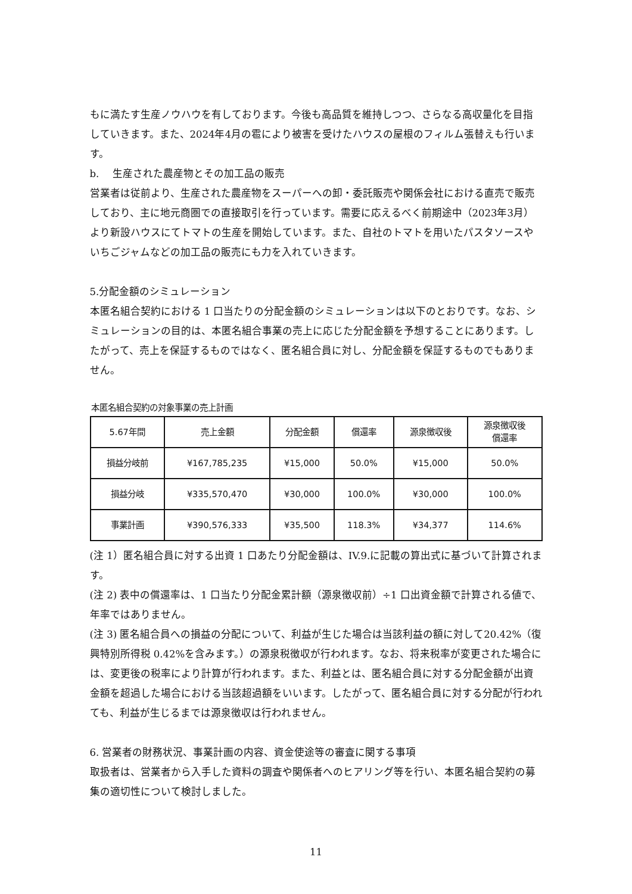もに満たす生産ノウハウを有しております。今後も高品質を維持しつつ、さらなる高収量化を目指していきます。また、2024年4月の雹により被害を受けたハウスの屋根のフィルム張替えも行います。
b.　 生産された農産物とその加工品の販売
営業者は従前より、生産された農産物をスーパーへの卸・委託販売や関係会社における直売で販売しており、主に地元商圏での直接取引を行っています。需要に応えるべく前期途中（2023年3月）より新設ハウスにてトマトの生産を開始しています。また、自社のトマトを用いたパスタソースやいちごジャムなどの加工品の販売にも力を入れていきます。
5.分配金額のシミュレーション
本匿名組合契約における 1 口当たりの分配金額のシミュレーションは以下のとおりです。なお、シミュレーションの目的は、本匿名組合事業の売上に応じた分配金額を予想することにあります。したがって、売上を保証するものではなく、匿名組合員に対し、分配金額を保証するものでもありません。
本匿名組合契約の対象事業の売上計画
| 5.67年間 | 売上金額 | 分配金額 | 償還率 | 源泉徴収後 | 源泉徴収後 償還率 |
| --- | --- | --- | --- | --- | --- |
| 損益分岐前 | ¥167,785,235 | ¥15,000 | 50.0% | ¥15,000 | 50.0% |
| 損益分岐 | ¥335,570,470 | ¥30,000 | 100.0% | ¥30,000 | 100.0% |
| 事業計画 | ¥390,576,333 | ¥35,500 | 118.3% | ¥34,377 | 114.6% |
(注 1）匿名組合員に対する出資 1 口あたり分配金額は、IV.9.に記載の算出式に基づいて計算されます。
(注 2) 表中の償還率は、1 口当たり分配金累計額（源泉徴収前）÷1 口出資金額で計算される値で、年率ではありません。
(注 3) 匿名組合員への損益の分配について、利益が生じた場合は当該利益の額に対して20.42%（復興特別所得税 0.42%を含みます。）の源泉税徴収が行われます。なお、将来税率が変更された場合には、変更後の税率により計算が行われます。また、利益とは、匿名組合員に対する分配金額が出資金額を超過した場合における当該超過額をいいます。したがって、匿名組合員に対する分配が行われても、利益が生じるまでは源泉徴収は行われません。
6. 営業者の財務状況、事業計画の内容、資金使途等の審査に関する事項
取扱者は、営業者から入手した資料の調査や関係者へのヒアリング等を行い、本匿名組合契約の募集の適切性について検討しました。
11